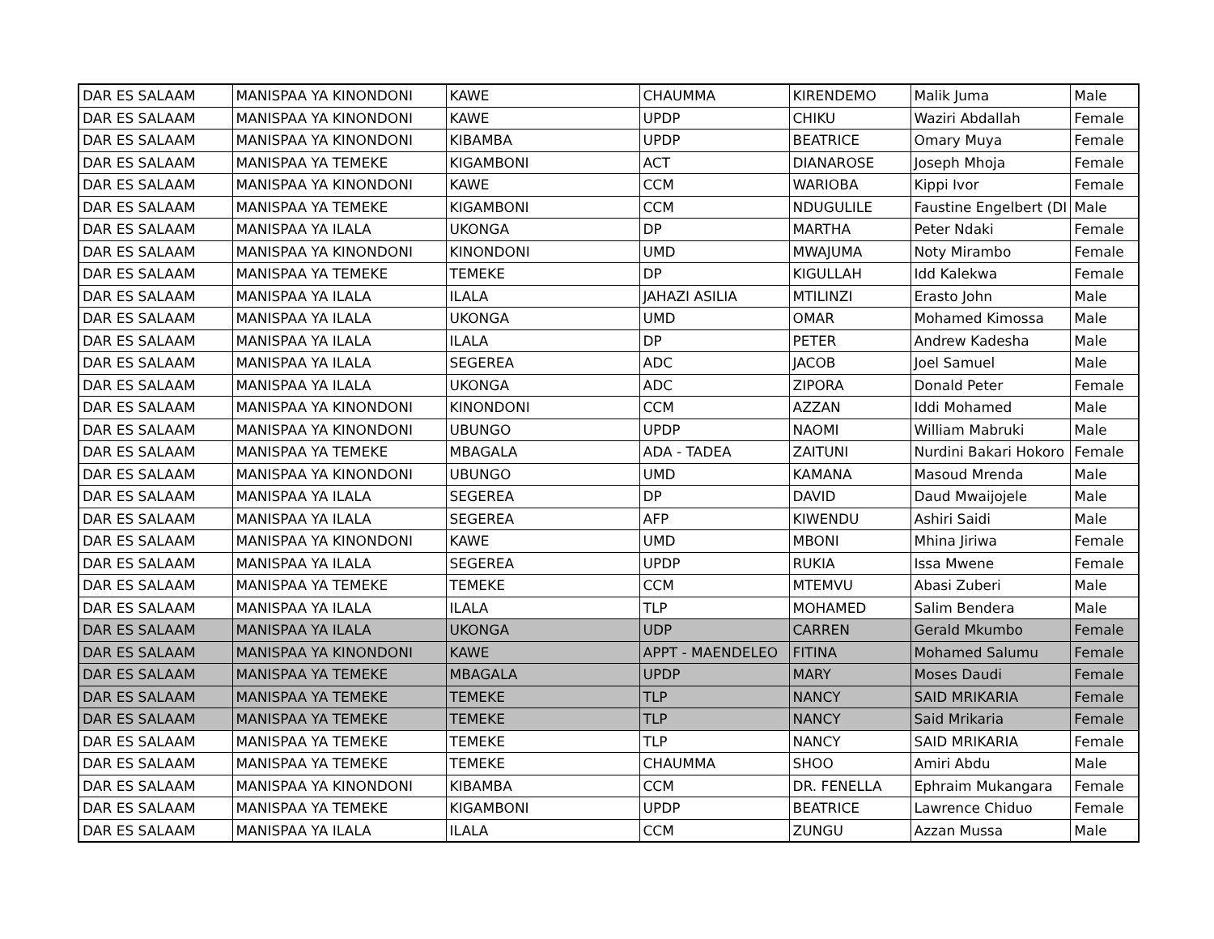| DAR ES SALAAM | MANISPAA YA KINONDONI | KAWE | CHAUMMA | KIRENDEMO | Malik Juma | Male |
| DAR ES SALAAM | MANISPAA YA KINONDONI | KAWE | UPDP | CHIKU | Waziri Abdallah | Female |
| DAR ES SALAAM | MANISPAA YA KINONDONI | KIBAMBA | UPDP | BEATRICE | Omary Muya | Female |
| DAR ES SALAAM | MANISPAA YA TEMEKE | KIGAMBONI | ACT | DIANAROSE | Joseph Mhoja | Female |
| DAR ES SALAAM | MANISPAA YA KINONDONI | KAWE | CCM | WARIOBA | Kippi Ivor | Female |
| DAR ES SALAAM | MANISPAA YA TEMEKE | KIGAMBONI | CCM | NDUGULILE | Faustine Engelbert (DI | Male |
| DAR ES SALAAM | MANISPAA YA ILALA | UKONGA | DP | MARTHA | Peter Ndaki | Female |
| DAR ES SALAAM | MANISPAA YA KINONDONI | KINONDONI | UMD | MWAJUMA | Noty Mirambo | Female |
| DAR ES SALAAM | MANISPAA YA TEMEKE | TEMEKE | DP | KIGULLAH | Idd Kalekwa | Female |
| DAR ES SALAAM | MANISPAA YA ILALA | ILALA | JAHAZI ASILIA | MTILINZI | Erasto John | Male |
| DAR ES SALAAM | MANISPAA YA ILALA | UKONGA | UMD | OMAR | Mohamed Kimossa | Male |
| DAR ES SALAAM | MANISPAA YA ILALA | ILALA | DP | PETER | Andrew Kadesha | Male |
| DAR ES SALAAM | MANISPAA YA ILALA | SEGEREA | ADC | JACOB | Joel Samuel | Male |
| DAR ES SALAAM | MANISPAA YA ILALA | UKONGA | ADC | ZIPORA | Donald Peter | Female |
| DAR ES SALAAM | MANISPAA YA KINONDONI | KINONDONI | CCM | AZZAN | Iddi Mohamed | Male |
| DAR ES SALAAM | MANISPAA YA KINONDONI | UBUNGO | UPDP | NAOMI | William Mabruki | Male |
| DAR ES SALAAM | MANISPAA YA TEMEKE | MBAGALA | ADA - TADEA | ZAITUNI | Nurdini Bakari Hokoro | Female |
| DAR ES SALAAM | MANISPAA YA KINONDONI | UBUNGO | UMD | KAMANA | Masoud Mrenda | Male |
| DAR ES SALAAM | MANISPAA YA ILALA | SEGEREA | DP | DAVID | Daud Mwaijojele | Male |
| DAR ES SALAAM | MANISPAA YA ILALA | SEGEREA | AFP | KIWENDU | Ashiri Saidi | Male |
| DAR ES SALAAM | MANISPAA YA KINONDONI | KAWE | UMD | MBONI | Mhina Jiriwa | Female |
| DAR ES SALAAM | MANISPAA YA ILALA | SEGEREA | UPDP | RUKIA | Issa Mwene | Female |
| DAR ES SALAAM | MANISPAA YA TEMEKE | TEMEKE | CCM | MTEMVU | Abasi Zuberi | Male |
| DAR ES SALAAM | MANISPAA YA ILALA | ILALA | TLP | MOHAMED | Salim Bendera | Male |
| DAR ES SALAAM | MANISPAA YA ILALA | UKONGA | UDP | CARREN | Gerald Mkumbo | Female |
| DAR ES SALAAM | MANISPAA YA KINONDONI | KAWE | APPT - MAENDELEO | FITINA | Mohamed Salumu | Female |
| DAR ES SALAAM | MANISPAA YA TEMEKE | MBAGALA | UPDP | MARY | Moses Daudi | Female |
| DAR ES SALAAM | MANISPAA YA TEMEKE | TEMEKE | TLP | NANCY | SAID MRIKARIA | Female |
| DAR ES SALAAM | MANISPAA YA TEMEKE | TEMEKE | TLP | NANCY | Said Mrikaria | Female |
| DAR ES SALAAM | MANISPAA YA TEMEKE | TEMEKE | TLP | NANCY | SAID MRIKARIA | Female |
| DAR ES SALAAM | MANISPAA YA TEMEKE | TEMEKE | CHAUMMA | SHOO | Amiri Abdu | Male |
| DAR ES SALAAM | MANISPAA YA KINONDONI | KIBAMBA | CCM | DR. FENELLA | Ephraim Mukangara | Female |
| DAR ES SALAAM | MANISPAA YA TEMEKE | KIGAMBONI | UPDP | BEATRICE | Lawrence Chiduo | Female |
| DAR ES SALAAM | MANISPAA YA ILALA | ILALA | CCM | ZUNGU | Azzan Mussa | Male |